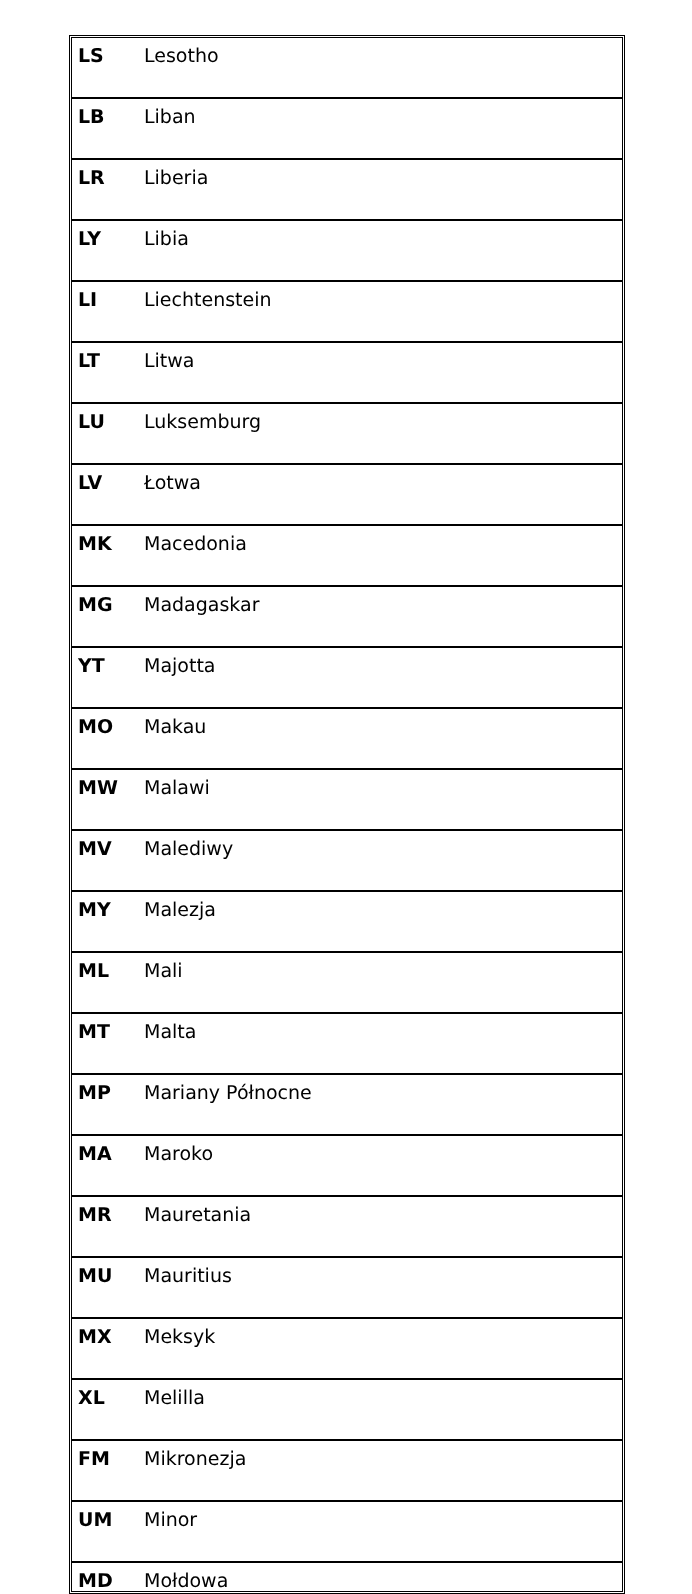| LS | Lesotho |
| LB | Liban |
| LR | Liberia |
| LY | Libia |
| LI | Liechtenstein |
| LT | Litwa |
| LU | Luksemburg |
| LV | Łotwa |
| MK | Macedonia |
| MG | Madagaskar |
| YT | Majotta |
| MO | Makau |
| MW | Malawi |
| MV | Malediwy |
| MY | Malezja |
| ML | Mali |
| MT | Malta |
| MP | Mariany Północne |
| MA | Maroko |
| MR | Mauretania |
| MU | Mauritius |
| MX | Meksyk |
| XL | Melilla |
| FM | Mikronezja |
| UM | Minor |
| MD | Mołdowa |